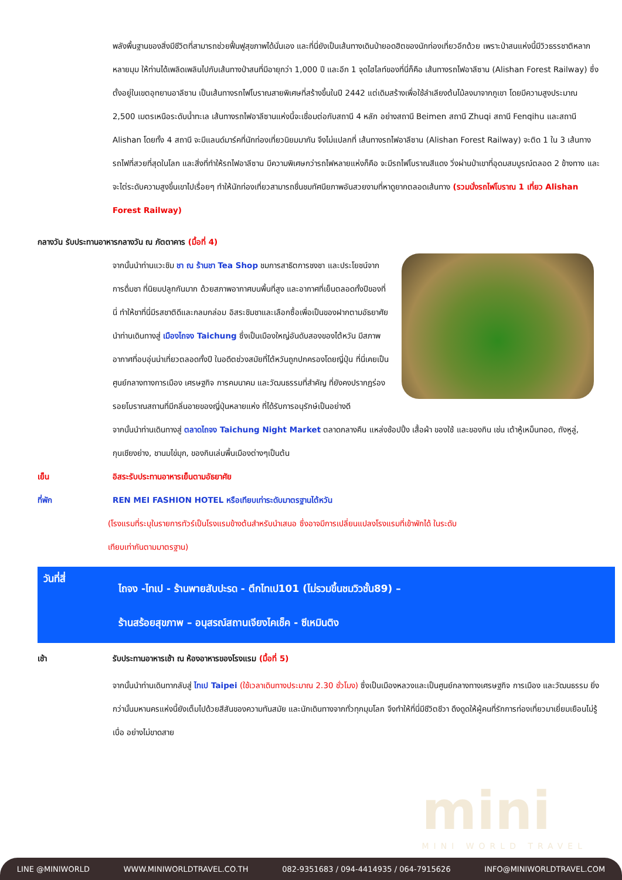พลังพื้นฐานของสิ่งมีชีวิตที่สามารถช่วยฟื้นฟูสุขภาพได้นั่นเอง และที่นี่ยังเป็นเส้นทางเดินป่ายอดฮิตของนักท่องเที่ยวอีกด้วย เพราะป่าสนแห่งนี้มีวิวธรรชาติหลากหลายมุม ให้ท่านได้เพลิดเพลินไปกับเส้นทางป่าสนที่มีอายุกว่า 1,000 ปี และอีก 1 จุดไฮไลท์ของที่นี่ก็คือ เส้นทางรถไฟอาลีซาน (Alishan Forest Railway) ซึ่งตั้งอยู่ในเขตอุทยานอาลีซาน เป็นเส้นทางรถไฟโบราณสายพิเศษที่สร้างขึ้นในปี 2442 แต่เดิมสร้างเพื่อใช้ลำเลียงต้นไม้ลงมาจากภูเขา โดยมีความสูงประมาณ 2,500 เมตรเหนือระดับน้ำทะเล เส้นทางรถไฟอาลีซานแห่งนี้จะเชื่อมต่อกับสถานี 4 หลัก อย่างสถานี Beimen สถานี Zhuqi สถานี Fenqihu และสถานี Alishan โดยทั้ง 4 สถานี จะมีแลนด์มาร์คที่นักท่องเที่ยวนิยมมากัน จึงไม่แปลกที่ เส้นทางรถไฟอาลีซาน (Alishan Forest Railway) จะติด 1 ใน 3 เส้นทางรถไฟที่สวยที่สุดในโลก และสิ่งที่ทำให้รถไฟอาลีซาน มีความพิเศษกว่ารถไฟหลายแห่งก็คือ จะมีรถไฟโบราณสีแดง วิ่งผ่านป่าเขาที่อุดมสมบูรณ์ตลอด 2 ข้างทาง และจะไต่ระดับความสูงขึ้นเขาไปเรื่อยๆ ทำให้นักท่องเที่ยวสามารถชื่นชมทัศนียภาพอันสวยงามที่หาดูยากตลอดเส้นทาง (รวมนั่งรถไฟโบราณ 1 เที่ยว Alishan Forest Railway)
กลางวัน รับประทานอาหารกลางวัน ณ ภัตตาคาร (มื้อที่ 4)
จากนั้นนำท่านแวะชิม ชา ณ ร้านชา Tea Shop ชมการสาธิตการชงชา และประโยชน์จากการดื่มชา ที่นิยมปลูกกันมาก ด้วยสภาพอากาศบนพื้นที่สูง และอากาศที่เย็นตลอดทั้งปีของที่นี่ ทำให้ชาที่นี่มีรสชาติดีและกลมกล่อม อิสระชิมชาและเลือกซื้อเพื่อเป็นของฝากตามอัธยาศัย นำท่านเดินทางสู่ เมืองไถจง Taichung ซึ่งเป็นเมืองใหญ่อันดับสองของไต้หวัน มีสภาพอากาศที่อบอุ่นน่าเที่ยวตลอดทั้งปี ในอดีตช่วงสมัยที่ไต้หวันถูกปกครองโดยญี่ปุ่น ที่นี่เคยเป็นศูนย์กลางทางการเมือง เศรษฐกิจ การคมนาคม และวัฒนธรรมที่สำคัญ ที่ยังคงปรากฏร่องรอยโบราณสถานที่มีกลิ่นอายของญี่ปุ่นหลายแห่ง ที่ได้รับการอนุรักษ์เป็นอย่างดี
จากนั้นนำท่านเดินทางสู่ ตลาดไถจง Taichung Night Market ตลาดกลางคืน แหล่งช้อปปิ้ง เสื้อผ้า ของใช้ และของกิน เช่น เต้าหู้เหม็นทอด, ถังหูลู่, กุนเชียงย่าง, ชานมไข่มุก, ของกินเล่นพื้นเมืองต่างๆเป็นต้น
เย็น อิสระรับประทานอาหารเย็นตามอัธยาศัย
ที่พัก REN MEI FASHION HOTEL หรือเทียบเท่าระดับมาตรฐานไต้หวัน
(โรงแรมที่ระบุในรายการทัวร์เป็นโรงแรมข้างต้นสำหรับนำเสนอ ซึ่งอาจมีการเปลี่ยนแปลงโรงแรมที่เข้าพักได้ ในระดับเทียบเท่ากันตามมาตรฐาน)
วันที่สี่ ไถจง -ไทเป - ร้านพายสับปะรด - ตึกไทเป101 (ไม่รวมขึ้นชมวิวชั้น89) –
ร้านสร้อยสุขภาพ – อนุสรณ์สถานเจียงไคเช็ค - ซีเหมินติง
เช้า รับประทานอาหารเช้า ณ ห้องอาหารของโรงแรม (มื้อที่ 5)
จากนั้นนำท่านเดินทากลับสู่ ไทเป Taipei (ใช้เวลาเดินทางประมาณ 2.30 ชั่วโมง) ซึ่งเป็นเมืองหลวงและเป็นศูนย์กลางทางเศรษฐกิจ การเมือง และวัฒนธรรม ยิ่งกว่านั้นมหานครแห่งนี้ยังเต็มไปด้วยสีสันของความทันสมัย และนักเดินทางจากทั่วทุกมุมโลก จึงทำให้ที่นี่มีชีวิตชีวา ดึงดูดให้ผู้คนที่รักการท่องเที่ยวมาเยี่ยมเยือนไม่รู้เบื่อ อย่างไม่ขาดสาย
mini
MINI WORLD TRAVEL
LINE @MINIWORLD WWW.MINIWORLDTRAVEL.CO.TH 082-9351683 / 094-4414935 / 064-7915626 INFO@MINIWORLDTRAVEL.COM